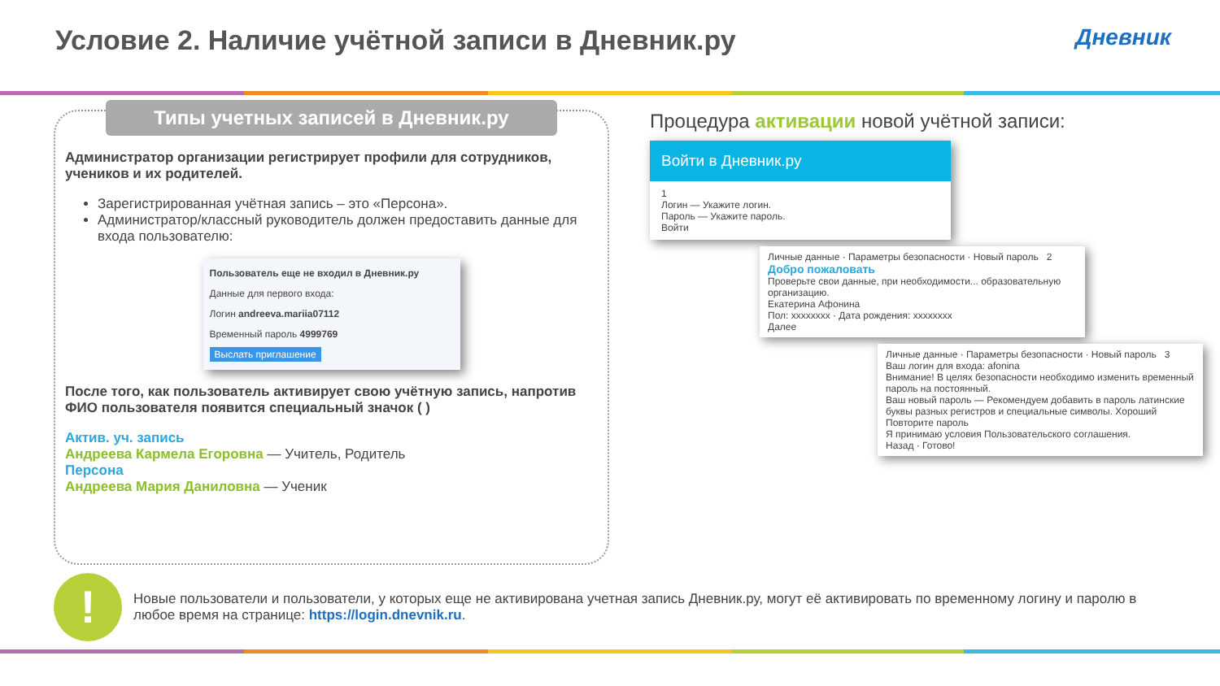Условие 2. Наличие учётной записи в Дневник.ру Дневник
Типы учетных записей в Дневник.ру
Администратор организации регистрирует профили для сотрудников, учеников и их родителей.
Зарегистрированная учётная запись – это «Персона».
Администратор/классный руководитель должен предоставить данные для входа пользователю:
Пользователь еще не входил в Дневник.ру
Данные для первого входа:
Логин andreeva.mariia07112
Временный пароль 4999769
Выслать приглашение
После того, как пользователь активирует свою учётную запись, напротив ФИО пользователя появится специальный значок ( )
Актив. уч. запись
Андреева Кармела Егоровна — Учитель, Родитель
Персона
Андреева Мария Даниловна — Ученик
Процедура активации новой учётной записи:
Войти в Дневник.ру
1
Логин — Укажите логин.
Пароль — Укажите пароль.
Войти
Личные данные · Параметры безопасности · Новый пароль 2
Добро пожаловать
Проверьте свои данные, при необходимости... образовательную организацию.
Екатерина Афонина
Пол: xxxxxxxx · Дата рождения: xxxxxxxx
Далее
Личные данные · Параметры безопасности · Новый пароль 3
Ваш логин для входа: afonina
Внимание! В целях безопасности необходимо изменить временный пароль на постоянный.
Ваш новый пароль — Рекомендуем добавить в пароль латинские буквы разных регистров и специальные символы. Хороший
Повторите пароль
Я принимаю условия Пользовательского соглашения.
Назад · Готово!
!
Новые пользователи и пользователи, у которых еще не активирована учетная запись Дневник.ру, могут её активировать по временному логину и паролю в любое время на странице: https://login.dnevnik.ru.